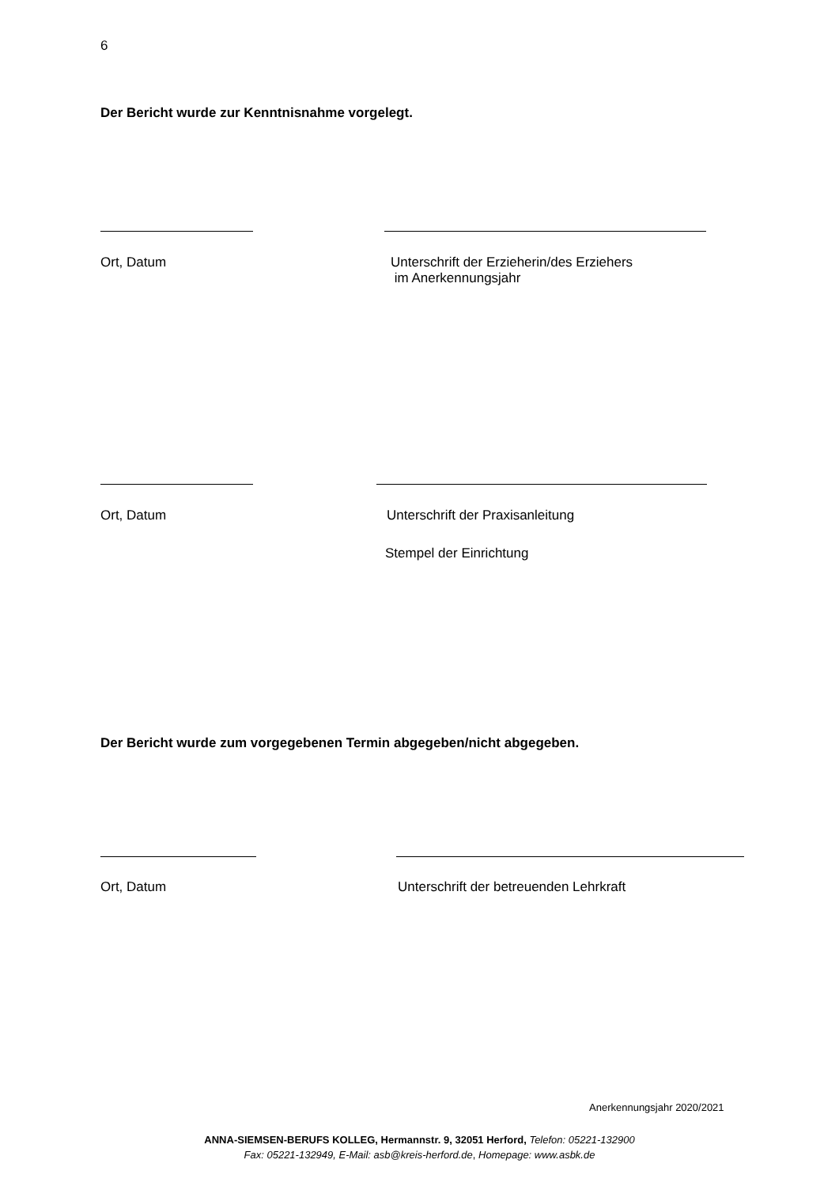6
Der Bericht wurde zur Kenntnisnahme vorgelegt.
Ort, Datum
Unterschrift der Erzieherin/des Erziehers
im Anerkennungsjahr
Ort, Datum Unterschrift der Praxisanleitung
Stempel der Einrichtung
Der Bericht wurde zum vorgegebenen Termin abgegeben/nicht abgegeben.
Ort, Datum Unterschrift der betreuenden Lehrkraft
Anerkennungsjahr 2020/2021
ANNA-SIEMSEN-BERUFS KOLLEG, Hermannstr. 9, 32051 Herford, Telefon: 05221-132900
Fax: 05221-132949, E-Mail: asb@kreis-herford.de, Homepage: www.asbk.de